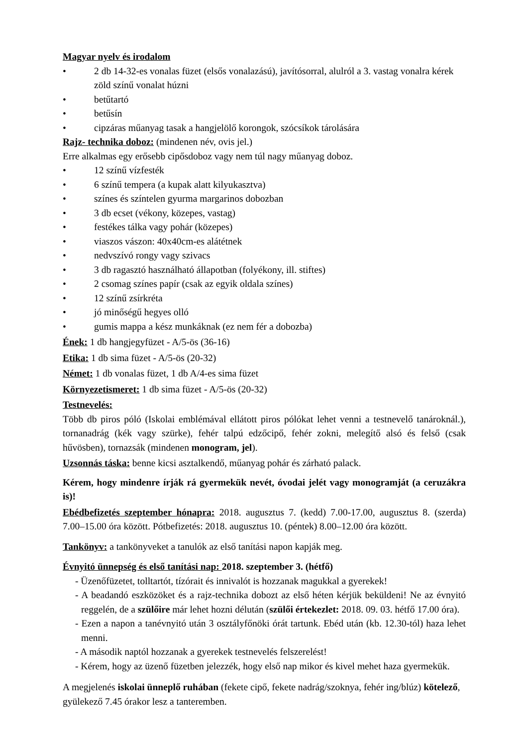Magyar nyelv és irodalom
• 2 db 14-32-es vonalas füzet (elsős vonalazású), javítósorral, alulról a 3. vastag vonalra kérek zöld színű vonalat húzni
• betűtartó
• betűsín
• cipzáras műanyag tasak a hangjelölő korongok, szócsíkok tárolására
Rajz- technika doboz: (mindenen név, ovis jel.)
Erre alkalmas egy erősebb cipősdoboz vagy nem túl nagy műanyag doboz.
• 12 színű vízfesték
• 6 színű tempera (a kupak alatt kilyukasztva)
• színes és színtelen gyurma margarinos dobozban
• 3 db ecset (vékony, közepes, vastag)
• festékes tálka vagy pohár (közepes)
• viaszos vászon: 40x40cm-es alátétnek
• nedvszívó rongy vagy szivacs
• 3 db ragasztó használható állapotban (folyékony, ill. stiftes)
• 2 csomag színes papír (csak az egyik oldala színes)
• 12 színű zsírkréta
• jó minőségű hegyes olló
• gumis mappa a kész munkáknak (ez nem fér a dobozba)
Ének: 1 db hangjegyfüzet - A/5-ös (36-16)
Etika: 1 db sima füzet - A/5-ös (20-32)
Német: 1 db vonalas füzet, 1 db A/4-es sima füzet
Környezetismeret: 1 db sima füzet - A/5-ös (20-32)
Testnevelés:
Több db piros póló (Iskolai emblémával ellátott piros pólókat lehet venni a testnevelő tanároknál.), tornanadrág (kék vagy szürke), fehér talpú edzőcipő, fehér zokni, melegítő alsó és felső (csak hűvösben), tornazsák (mindenen monogram, jel).
Uzsonnás táska: benne kicsi asztalkendő, műanyag pohár és zárható palack.
Kérem, hogy mindenre írják rá gyermekük nevét, óvodai jelét vagy monogramját (a ceruzákra is)!
Ebédbefizetés szeptember hónapra: 2018. augusztus 7. (kedd) 7.00-17.00, augusztus 8. (szerda) 7.00–15.00 óra között. Pótbefizetés: 2018. augusztus 10. (péntek) 8.00–12.00 óra között.
Tankönyv: a tankönyveket a tanulók az első tanítási napon kapják meg.
Évnyitó ünnepség és első tanítási nap: 2018. szeptember 3. (hétfő)
- Üzenőfüzetet, tolltartót, tízórait és innivalót is hozzanak magukkal a gyerekek!
- A beadandó eszközöket és a rajz-technika dobozt az első héten kérjük beküldeni! Ne az évnyitó reggelén, de a szülőire már lehet hozni délután (szülői értekezlet: 2018. 09. 03. hétfő 17.00 óra).
- Ezen a napon a tanévnyitó után 3 osztályfőnöki órát tartunk. Ebéd után (kb. 12.30-tól) haza lehet menni.
- A második naptól hozzanak a gyerekek testnevelés felszerelést!
- Kérem, hogy az üzenő füzetben jelezzék, hogy első nap mikor és kivel mehet haza gyermekük.
A megjelenés iskolai ünneplő ruhában (fekete cipő, fekete nadrág/szoknya, fehér ing/blúz) kötelező, gyülekező 7.45 órakor lesz a tanteremben.